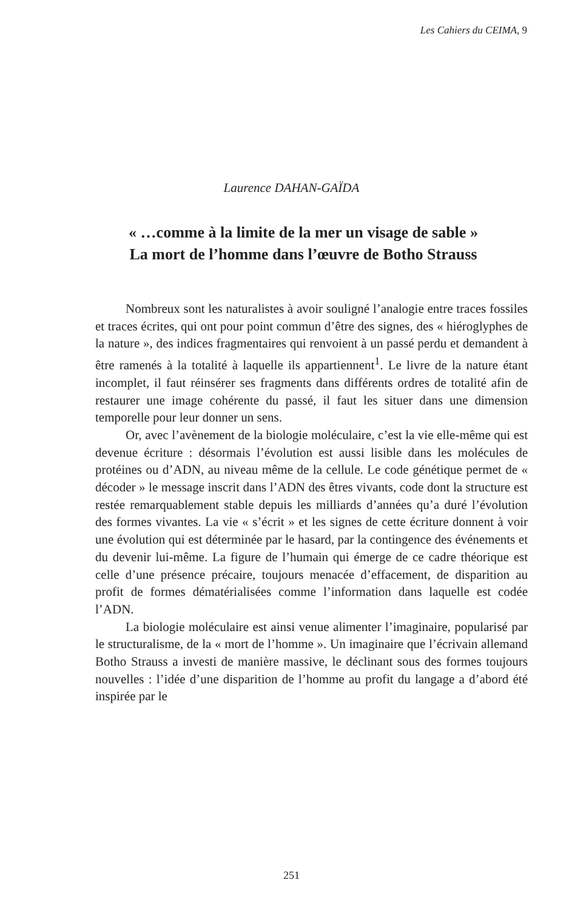Les Cahiers du CEIMA, 9
Laurence DAHAN-GAÏDA
« …comme à la limite de la mer un visage de sable »
La mort de l’homme dans l’œuvre de Botho Strauss
Nombreux sont les naturalistes à avoir souligné l’analogie entre traces fossiles et traces écrites, qui ont pour point commun d’être des signes, des « hiéroglyphes de la nature », des indices fragmentaires qui renvoient à un passé perdu et demandent à être ramenés à la totalité à laquelle ils appartiennent<sup>1</sup>. Le livre de la nature étant incomplet, il faut réinsérer ses fragments dans différents ordres de totalité afin de restaurer une image cohérente du passé, il faut les situer dans une dimension temporelle pour leur donner un sens.
Or, avec l’avènement de la biologie moléculaire, c’est la vie elle-même qui est devenue écriture : désormais l’évolution est aussi lisible dans les molécules de protéines ou d’ADN, au niveau même de la cellule. Le code génétique permet de « décoder » le message inscrit dans l’ADN des êtres vivants, code dont la structure est restée remarquablement stable depuis les milliards d’années qu’a duré l’évolution des formes vivantes. La vie « s’écrit » et les signes de cette écriture donnent à voir une évolution qui est déterminée par le hasard, par la contingence des événements et du devenir lui-même. La figure de l’humain qui émerge de ce cadre théorique est celle d’une présence précaire, toujours menacée d’effacement, de disparition au profit de formes dématérialisées comme l’information dans laquelle est codée l’ADN.
La biologie moléculaire est ainsi venue alimenter l’imaginaire, popularisé par le structuralisme, de la « mort de l’homme ». Un imaginaire que l’écrivain allemand Botho Strauss a investi de manière massive, le déclinant sous des formes toujours nouvelles : l’idée d’une disparition de l’homme au profit du langage a d’abord été inspirée par le
251